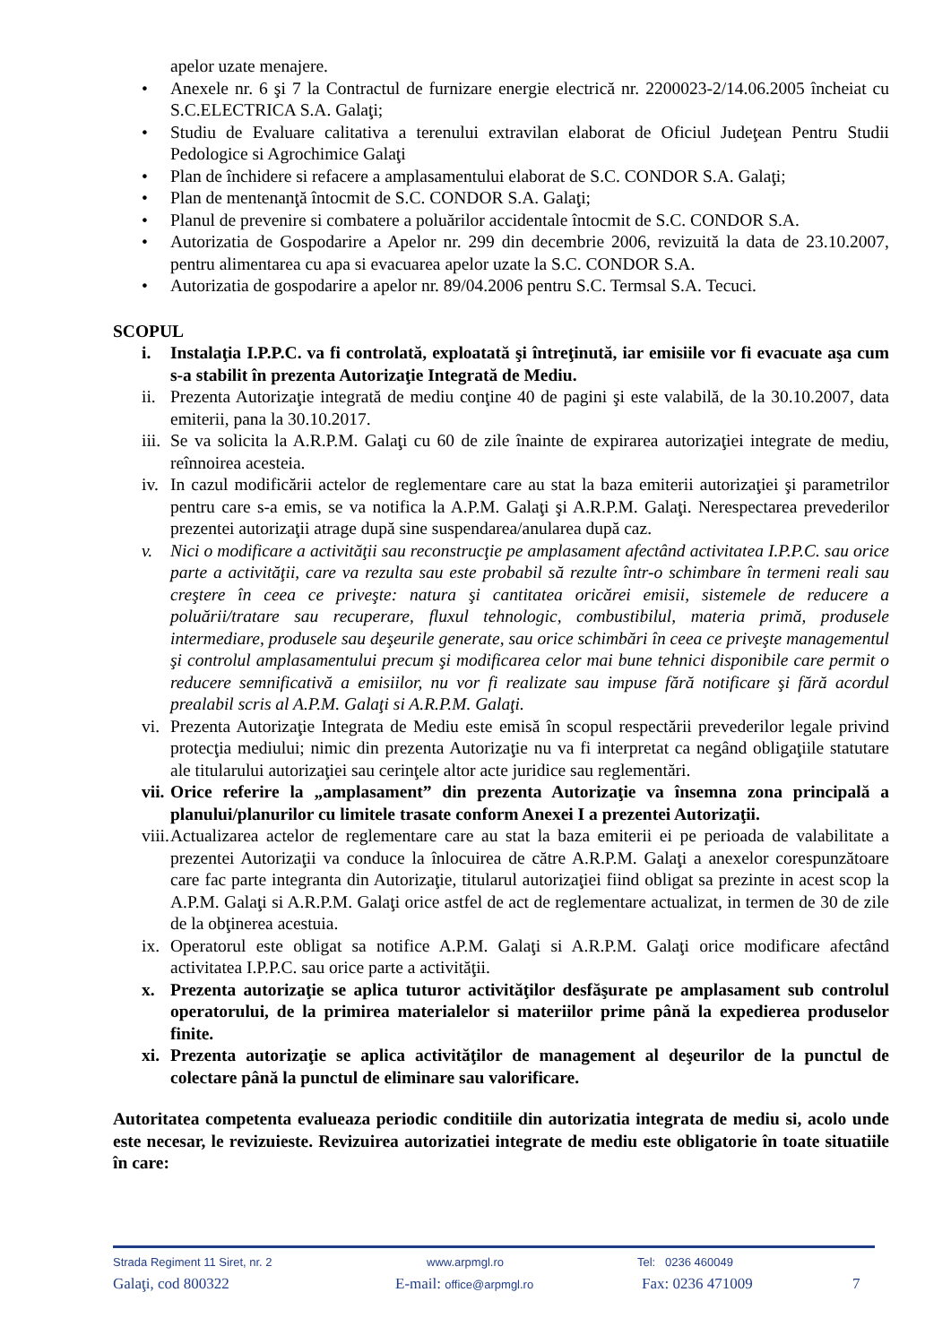apelor uzate menajere.
• Anexele nr. 6 şi 7 la Contractul de furnizare energie electrică nr. 2200023-2/14.06.2005 încheiat cu S.C.ELECTRICA S.A. Galaţi;
• Studiu de Evaluare calitativa a terenului extravilan elaborat de Oficiul Judeţean Pentru Studii Pedologice si Agrochimice Galaţi
• Plan de închidere si refacere a amplasamentului elaborat de S.C. CONDOR S.A. Galaţi;
• Plan de mentenanţă întocmit de S.C. CONDOR S.A. Galaţi;
• Planul de prevenire si combatere a poluărilor accidentale întocmit de S.C. CONDOR S.A.
• Autorizatia de Gospodarire a Apelor nr. 299 din decembrie 2006, revizuită la data de 23.10.2007, pentru alimentarea cu apa si evacuarea apelor uzate la S.C. CONDOR S.A.
• Autorizatia de gospodarire a apelor nr. 89/04.2006 pentru S.C. Termsal S.A. Tecuci.
SCOPUL
i. Instalaţia I.P.P.C. va fi controlată, exploatată şi întreţinută, iar emisiile vor fi evacuate aşa cum s-a stabilit în prezenta Autorizaţie Integrată de Mediu.
ii. Prezenta Autorizaţie integrată de mediu conţine 40 de pagini şi este valabilă, de la 30.10.2007, data emiterii, pana la 30.10.2017.
iii. Se va solicita la A.R.P.M. Galaţi cu 60 de zile înainte de expirarea autorizaţiei integrate de mediu, reînnoirea acesteia.
iv. In cazul modificării actelor de reglementare care au stat la baza emiterii autorizaţiei şi parametrilor pentru care s-a emis, se va notifica la A.P.M. Galaţi şi A.R.P.M. Galaţi. Nerespectarea prevederilor prezentei autorizaţii atrage după sine suspendarea/anularea după caz.
v. Nici o modificare a activităţii sau reconstrucţie pe amplasament afectând activitatea I.P.P.C. sau orice parte a activităţii, care va rezulta sau este probabil să rezulte într-o schimbare în termeni reali sau creştere în ceea ce priveşte: natura şi cantitatea oricărei emisii, sistemele de reducere a poluării/tratare sau recuperare, fluxul tehnologic, combustibilul, materia primă, produsele intermediare, produsele sau deşeurile generate, sau orice schimbări în ceea ce priveşte managementul şi controlul amplasamentului precum şi modificarea celor mai bune tehnici disponibile care permit o reducere semnificativă a emisiilor, nu vor fi realizate sau impuse fără notificare şi fără acordul prealabil scris al A.P.M. Galaţi si A.R.P.M. Galaţi.
vi. Prezenta Autorizaţie Integrata de Mediu este emisă în scopul respectării prevederilor legale privind protecţia mediului; nimic din prezenta Autorizaţie nu va fi interpretat ca negând obligaţiile statutare ale titularului autorizaţiei sau cerinţele altor acte juridice sau reglementări.
vii. Orice referire la „amplasament” din prezenta Autorizaţie va însemna zona principală a planului/planurilor cu limitele trasate conform Anexei I a prezentei Autorizaţii.
viii. Actualizarea actelor de reglementare care au stat la baza emiterii ei pe perioada de valabilitate a prezentei Autorizaţii va conduce la înlocuirea de către A.R.P.M. Galaţi a anexelor corespunzătoare care fac parte integranta din Autorizaţie, titularul autorizaţiei fiind obligat sa prezinte in acest scop la A.P.M. Galaţi si A.R.P.M. Galaţi orice astfel de act de reglementare actualizat, in termen de 30 de zile de la obţinerea acestuia.
ix. Operatorul este obligat sa notifice A.P.M. Galaţi si A.R.P.M. Galaţi orice modificare afectând activitatea I.P.P.C. sau orice parte a activităţii.
x. Prezenta autorizaţie se aplica tuturor activităţilor desfăşurate pe amplasament sub controlul operatorului, de la primirea materialelor si materiilor prime până la expedierea produselor finite.
xi. Prezenta autorizaţie se aplica activităţilor de management al deşeurilor de la punctul de colectare până la punctul de eliminare sau valorificare.
Autoritatea competenta evalueaza periodic conditiile din autorizatia integrata de mediu si, acolo unde este necesar, le revizuieste. Revizuirea autorizatiei integrate de mediu este obligatorie în toate situatiile în care:
Strada Regiment 11 Siret, nr. 2 www.arpmgl.ro Tel: 0236 460049
Galaţi, cod 800322 E-mail: office@arpmgl.ro Fax: 0236 471009 7